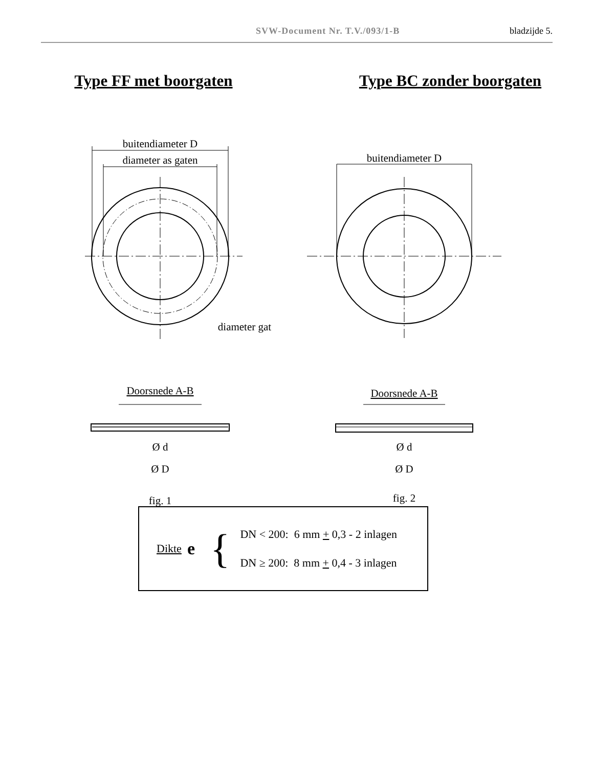SVW-Document Nr. T.V./093/1-B bladzijde 5.
Type FF met boorgaten
buitendiameter D
diameter as gaten
diameter gat
Doorsnede A-B
Ø d
Ø D
fig. 1
Type BC zonder boorgaten
buitendiameter D
Doorsnede A-B
Ø d
Ø D
fig. 2
Dikte e {
DN < 200: 6 mm + 0,3 - 2 inlagen
DN ≥ 200: 8 mm + 0,4 - 3 inlagen